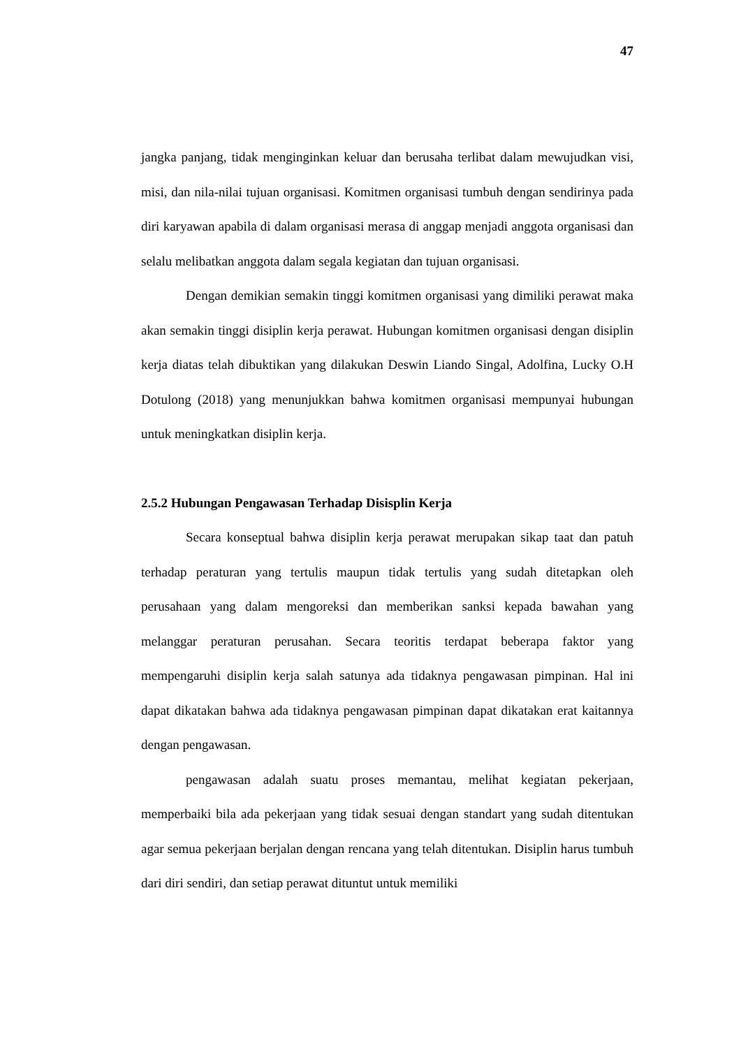47
jangka panjang, tidak menginginkan keluar dan berusaha terlibat dalam mewujudkan visi, misi, dan nila-nilai tujuan organisasi. Komitmen organisasi tumbuh dengan sendirinya pada diri karyawan apabila di dalam organisasi merasa di anggap menjadi anggota organisasi dan selalu melibatkan anggota dalam segala kegiatan dan tujuan organisasi.
Dengan demikian semakin tinggi komitmen organisasi yang dimiliki perawat maka akan semakin tinggi disiplin kerja perawat. Hubungan komitmen organisasi dengan disiplin kerja diatas telah dibuktikan yang dilakukan Deswin Liando Singal, Adolfina, Lucky O.H Dotulong (2018) yang menunjukkan bahwa komitmen organisasi mempunyai hubungan untuk meningkatkan disiplin kerja.
2.5.2 Hubungan Pengawasan Terhadap Disisplin Kerja
Secara konseptual bahwa disiplin kerja perawat merupakan sikap taat dan patuh terhadap peraturan yang tertulis maupun tidak tertulis yang sudah ditetapkan oleh perusahaan yang dalam mengoreksi dan memberikan sanksi kepada bawahan yang melanggar peraturan perusahan. Secara teoritis terdapat beberapa faktor yang mempengaruhi disiplin kerja salah satunya ada tidaknya pengawasan pimpinan. Hal ini dapat dikatakan bahwa ada tidaknya pengawasan pimpinan dapat dikatakan erat kaitannya dengan pengawasan.
pengawasan adalah suatu proses memantau, melihat kegiatan pekerjaan, memperbaiki bila ada pekerjaan yang tidak sesuai dengan standart yang sudah ditentukan agar semua pekerjaan berjalan dengan rencana yang telah ditentukan. Disiplin harus tumbuh dari diri sendiri, dan setiap perawat dituntut untuk memiliki